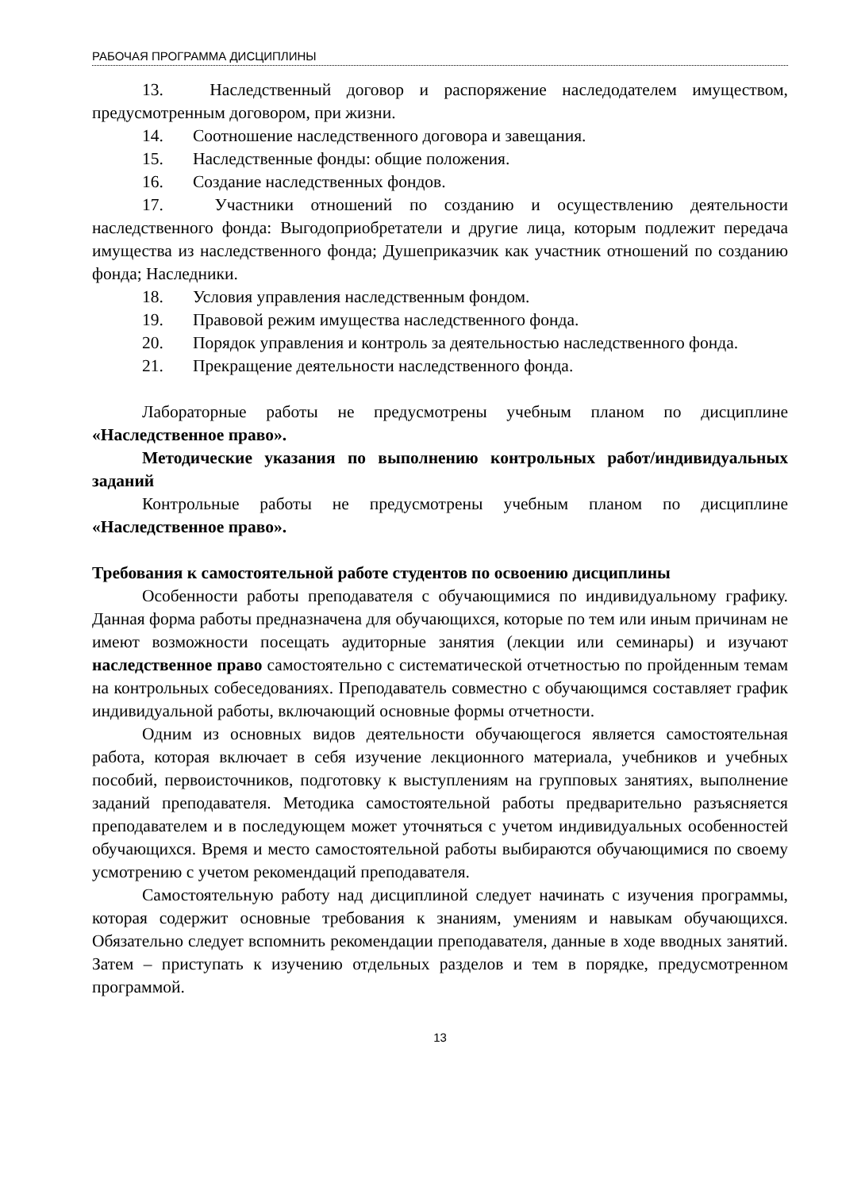РАБОЧАЯ ПРОГРАММА ДИСЦИПЛИНЫ
13. Наследственный договор и распоряжение наследодателем имуществом, предусмотренным договором, при жизни.
14. Соотношение наследственного договора и завещания.
15. Наследственные фонды: общие положения.
16. Создание наследственных фондов.
17. Участники отношений по созданию и осуществлению деятельности наследственного фонда: Выгодоприобретатели и другие лица, которым подлежит передача имущества из наследственного фонда; Душеприказчик как участник отношений по созданию фонда; Наследники.
18. Условия управления наследственным фондом.
19. Правовой режим имущества наследственного фонда.
20. Порядок управления и контроль за деятельностью наследственного фонда.
21. Прекращение деятельности наследственного фонда.
Лабораторные работы не предусмотрены учебным планом по дисциплине «Наследственное право».
Методические указания по выполнению контрольных работ/индивидуальных заданий
Контрольные работы не предусмотрены учебным планом по дисциплине «Наследственное право».
Требования к самостоятельной работе студентов по освоению дисциплины
Особенности работы преподавателя с обучающимися по индивидуальному графику. Данная форма работы предназначена для обучающихся, которые по тем или иным причинам не имеют возможности посещать аудиторные занятия (лекции или семинары) и изучают наследственное право самостоятельно с систематической отчетностью по пройденным темам на контрольных собеседованиях. Преподаватель совместно с обучающимся составляет график индивидуальной работы, включающий основные формы отчетности.
Одним из основных видов деятельности обучающегося является самостоятельная работа, которая включает в себя изучение лекционного материала, учебников и учебных пособий, первоисточников, подготовку к выступлениям на групповых занятиях, выполнение заданий преподавателя. Методика самостоятельной работы предварительно разъясняется преподавателем и в последующем может уточняться с учетом индивидуальных особенностей обучающихся. Время и место самостоятельной работы выбираются обучающимися по своему усмотрению с учетом рекомендаций преподавателя.
Самостоятельную работу над дисциплиной следует начинать с изучения программы, которая содержит основные требования к знаниям, умениям и навыкам обучающихся. Обязательно следует вспомнить рекомендации преподавателя, данные в ходе вводных занятий. Затем – приступать к изучению отдельных разделов и тем в порядке, предусмотренном программой.
13